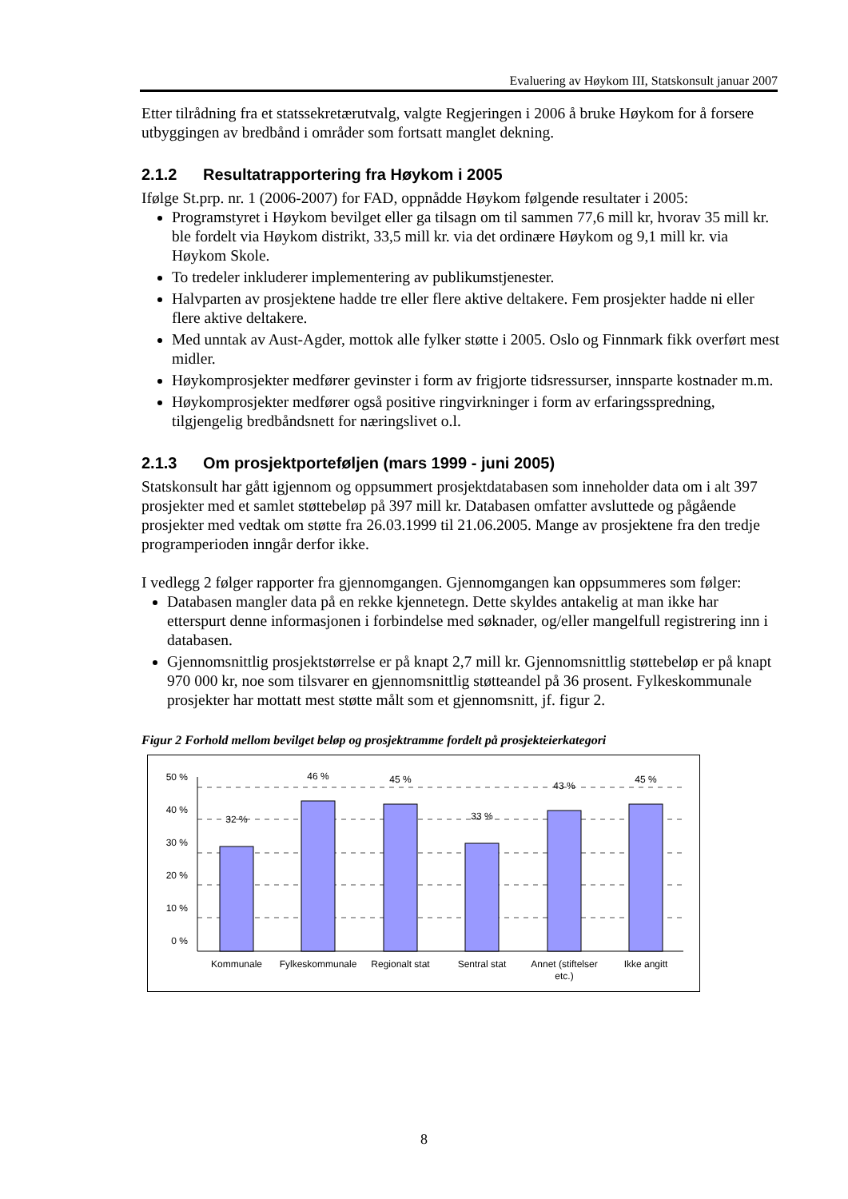Evaluering av Høykom III, Statskonsult januar 2007
Etter tilrådning fra et statssekretærutvalg, valgte Regjeringen i 2006 å bruke Høykom for å forsere utbyggingen av bredbånd i områder som fortsatt manglet dekning.
2.1.2 Resultatrapportering fra Høykom i 2005
Ifølge St.prp. nr. 1 (2006-2007) for FAD, oppnådde Høykom følgende resultater i 2005:
Programstyret i Høykom bevilget eller ga tilsagn om til sammen 77,6 mill kr, hvorav 35 mill kr. ble fordelt via Høykom distrikt, 33,5 mill kr. via det ordinære Høykom og 9,1 mill kr. via Høykom Skole.
To tredeler inkluderer implementering av publikumstjenester.
Halvparten av prosjektene hadde tre eller flere aktive deltakere. Fem prosjekter hadde ni eller flere aktive deltakere.
Med unntak av Aust-Agder, mottok alle fylker støtte i 2005. Oslo og Finnmark fikk overført mest midler.
Høykomprosjekter medfører gevinster i form av frigjorte tidsressurser, innsparte kostnader m.m.
Høykomprosjekter medfører også positive ringvirkninger i form av erfaringsspredning, tilgjengelig bredbåndsnett for næringslivet o.l.
2.1.3 Om prosjektporteføljen (mars 1999 - juni 2005)
Statskonsult har gått igjennom og oppsummert prosjektdatabasen som inneholder data om i alt 397 prosjekter med et samlet støttebeløp på 397 mill kr. Databasen omfatter avsluttede og pågående prosjekter med vedtak om støtte fra 26.03.1999 til 21.06.2005. Mange av prosjektene fra den tredje programperioden inngår derfor ikke.
I vedlegg 2 følger rapporter fra gjennomgangen. Gjennomgangen kan oppsummeres som følger:
Databasen mangler data på en rekke kjennetegn. Dette skyldes antakelig at man ikke har etterspurt denne informasjonen i forbindelse med søknader, og/eller mangelfull registrering inn i databasen.
Gjennomsnittlig prosjektstørrelse er på knapt 2,7 mill kr. Gjennomsnittlig støttebeløp er på knapt 970 000 kr, noe som tilsvarer en gjennomsnittlig støtteandel på 36 prosent. Fylkeskommunale prosjekter har mottatt mest støtte målt som et gjennomsnitt, jf. figur 2.
Figur 2 Forhold mellom bevilget beløp og prosjektramme fordelt på prosjekteierkategori
50 %
40 %
30 %
20 %
10 %
0 %
32 %
46 %
45 %
33 %
43 %
45 %
Kommunale
Fylkeskommunale
Regionalt stat
Sentral stat
Annet (stiftelser
etc.)
Ikke angitt
8